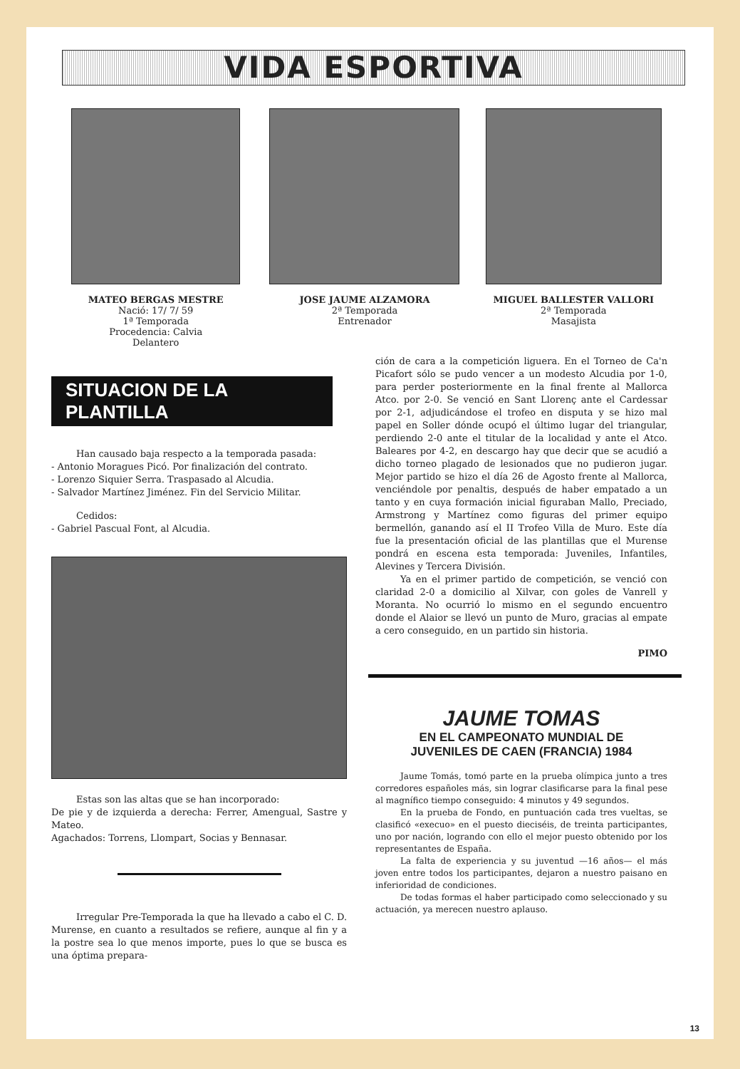VIDA ESPORTIVA
MATEO BERGAS MESTRE
Nació: 17/ 7/ 59
1ª Temporada
Procedencia: Calvia
Delantero
JOSE JAUME ALZAMORA
2ª Temporada
Entrenador
MIGUEL BALLESTER VALLORI
2ª Temporada
Masajista
SITUACION DE LA PLANTILLA
Han causado baja respecto a la temporada pasada:
- Antonio Moragues Picó. Por finalización del contrato.
- Lorenzo Siquier Serra. Traspasado al Alcudia.
- Salvador Martínez Jiménez. Fin del Servicio Militar.
Cedidos:
- Gabriel Pascual Font, al Alcudia.
Estas son las altas que se han incorporado:
De pie y de izquierda a derecha: Ferrer, Amengual, Sastre y Mateo.
Agachados: Torrens, Llompart, Socias y Bennasar.
Irregular Pre-Temporada la que ha llevado a cabo el C. D. Murense, en cuanto a resultados se refiere, aunque al fin y a la postre sea lo que menos importe, pues lo que se busca es una óptima prepara-
ción de cara a la competición liguera. En el Torneo de Ca'n Picafort sólo se pudo vencer a un modesto Alcudia por 1-0, para perder posteriormente en la final frente al Mallorca Atco. por 2-0. Se venció en Sant Llorenç ante el Cardessar por 2-1, adjudicándose el trofeo en disputa y se hizo mal papel en Soller dónde ocupó el último lugar del triangular, perdiendo 2-0 ante el titular de la localidad y ante el Atco. Baleares por 4-2, en descargo hay que decir que se acudió a dicho torneo plagado de lesionados que no pudieron jugar. Mejor partido se hizo el día 26 de Agosto frente al Mallorca, venciéndole por penaltis, después de haber empatado a un tanto y en cuya formación inicial figuraban Mallo, Preciado, Armstrong y Martínez como figuras del primer equipo bermellón, ganando así el II Trofeo Villa de Muro. Este día fue la presentación oficial de las plantillas que el Murense pondrá en escena esta temporada: Juveniles, Infantiles, Alevines y Tercera División.
Ya en el primer partido de competición, se venció con claridad 2-0 a domicilio al Xilvar, con goles de Vanrell y Moranta. No ocurrió lo mismo en el segundo encuentro donde el Alaior se llevó un punto de Muro, gracias al empate a cero conseguido, en un partido sin historia.
PIMO
JAUME TOMAS
EN EL CAMPEONATO MUNDIAL DE
JUVENILES DE CAEN (FRANCIA) 1984
Jaume Tomás, tomó parte en la prueba olímpica junto a tres corredores españoles más, sin lograr clasificarse para la final pese al magnífico tiempo conseguido: 4 minutos y 49 segundos.
En la prueba de Fondo, en puntuación cada tres vueltas, se clasificó «execuo» en el puesto dieciséis, de treinta participantes, uno por nación, logrando con ello el mejor puesto obtenido por los representantes de España.
La falta de experiencia y su juventud —16 años— el más joven entre todos los participantes, dejaron a nuestro paisano en inferioridad de condiciones.
De todas formas el haber participado como seleccionado y su actuación, ya merecen nuestro aplauso.
13